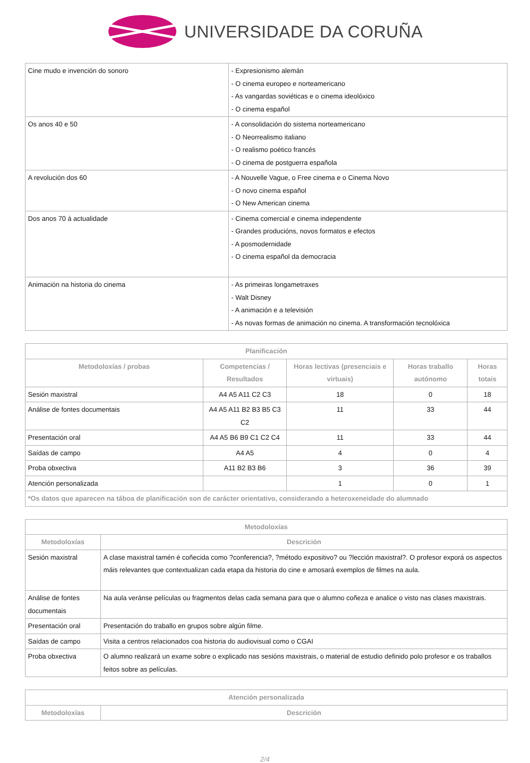UNIVERSIDADE DA CORUÑA
| Cine mudo e invención do sonoro | - Expresionismo alemán - O cinema europeo e norteamericano - As vangardas soviéticas e o cinema ideolóxico - O cinema español |
| Os anos 40 e 50 | - A consolidación do sistema norteamericano - O Neorrealismo italiano - O realismo poético francés - O cinema de postguerra española |
| A revolución dos 60 | - A Nouvelle Vague, o Free cinema e o Cinema Novo - O novo cinema español - O New American cinema |
| Dos anos 70 á actualidade | - Cinema comercial e cinema independente - Grandes producións, novos formatos e efectos - A posmodernidade - O cinema español da democracia |
| Animación na historia do cinema | - As primeiras longametraxes - Walt Disney - A animación e a televisión - As novas formas de animación no cinema. A transformación tecnolóxica |
| Planificación | | | | |
| --- | --- | --- | --- | --- |
| Metodoloxías / probas | Competencias / Resultados | Horas lectivas (presenciais e virtuais) | Horas traballo autónomo | Horas totais |
| Sesión maxistral | A4 A5 A11 C2 C3 | 18 | 0 | 18 |
| Análise de fontes documentais | A4 A5 A11 B2 B3 B5 C3 C2 | 11 | 33 | 44 |
| Presentación oral | A4 A5 B6 B9 C1 C2 C4 | 11 | 33 | 44 |
| Saídas de campo | A4 A5 | 4 | 0 | 4 |
| Proba obxectiva | A11 B2 B3 B6 | 3 | 36 | 39 |
| Atención personalizada | | 1 | 0 | 1 |
| *Os datos que aparecen na táboa de planificación son de carácter orientativo, considerando a heteroxeneidade do alumnado | | | | |
| Metodoloxías | |
| --- | --- |
| Metodoloxías | Descrición |
| Sesión maxistral | A clase maxistral tamén é coñecida como ?conferencia?, ?método expositivo? ou ?lección maxistral?. O profesor exporá os aspectos máis relevantes que contextualizan cada etapa da historia do cine e amosará exemplos de filmes na aula. |
| Análise de fontes documentais | Na aula veránse películas ou fragmentos delas cada semana para que o alumno coñeza e analice o visto nas clases maxistrais. |
| Presentación oral | Presentación do traballo en grupos sobre algún filme. |
| Saídas de campo | Visita a centros relacionados coa historia do audiovisual como o CGAI |
| Proba obxectiva | O alumno realizará un exame sobre o explicado nas sesións maxistrais, o material de estudio definido polo profesor e os traballos feitos sobre as películas. |
| Atención personalizada | |
| --- | --- |
| Metodoloxías | Descrición |
2/4